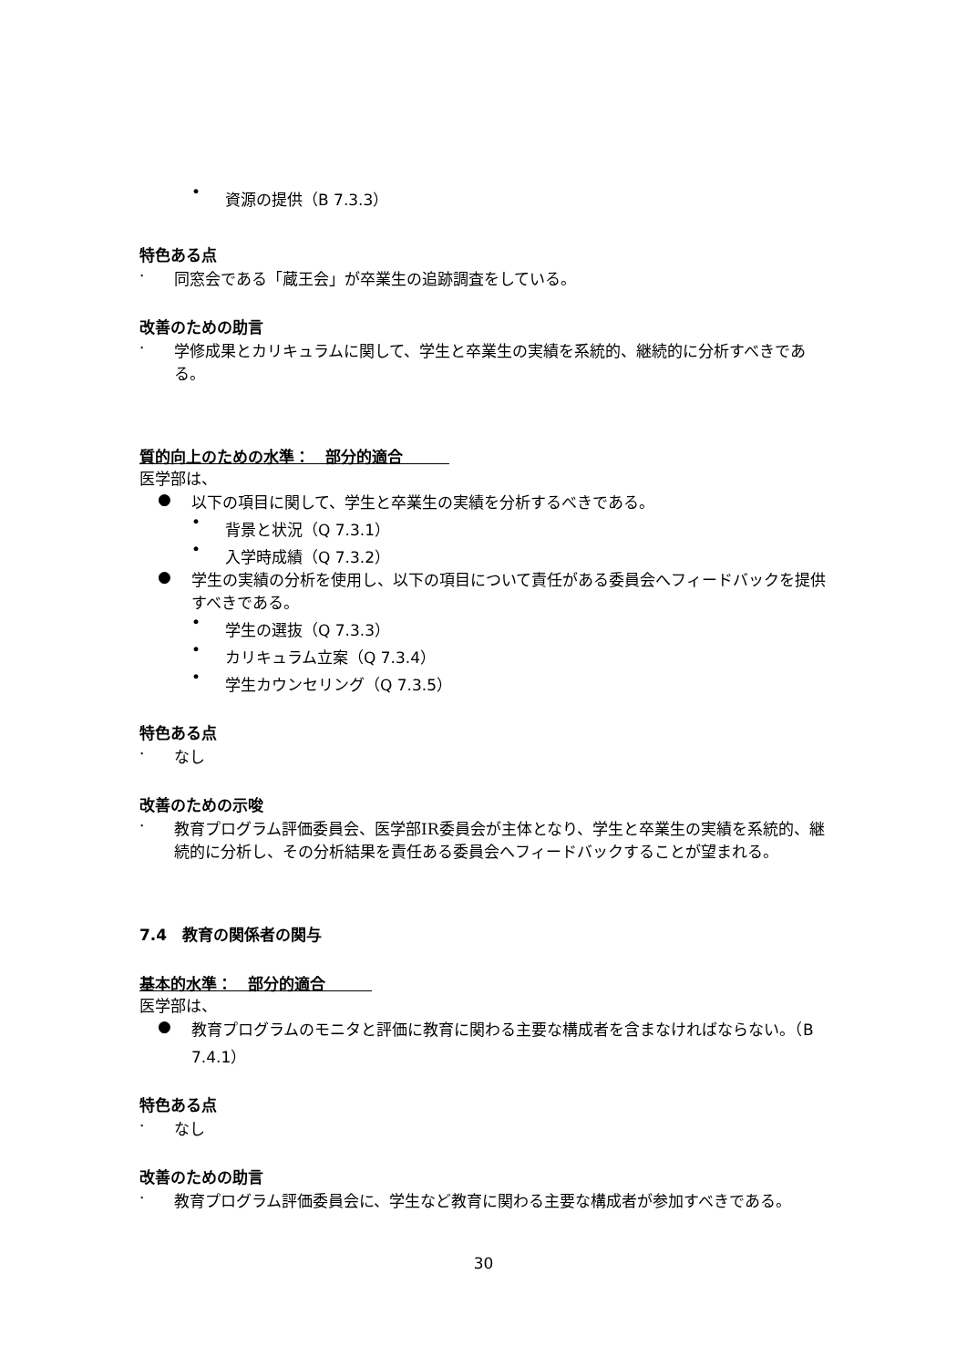• 資源の提供（B 7.3.3）
特色ある点
· 同窓会である「蔵王会」が卒業生の追跡調査をしている。
改善のための助言
· 学修成果とカリキュラムに関して、学生と卒業生の実績を系統的、継続的に分析すべきである。
質的向上のための水準：　部分的適合　　　
医学部は、
● 以下の項目に関して、学生と卒業生の実績を分析するべきである。
• 背景と状況（Q 7.3.1）
• 入学時成績（Q 7.3.2）
● 学生の実績の分析を使用し、以下の項目について責任がある委員会へフィードバックを提供すべきである。
• 学生の選抜（Q 7.3.3）
• カリキュラム立案（Q 7.3.4）
• 学生カウンセリング（Q 7.3.5）
特色ある点
· なし
改善のための示唆
· 教育プログラム評価委員会、医学部IR委員会が主体となり、学生と卒業生の実績を系統的、継続的に分析し、その分析結果を責任ある委員会へフィードバックすることが望まれる。
7.4　教育の関係者の関与
基本的水準：　部分的適合　　　
医学部は、
● 教育プログラムのモニタと評価に教育に関わる主要な構成者を含まなければならない。（B 7.4.1）
特色ある点
· なし
改善のための助言
· 教育プログラム評価委員会に、学生など教育に関わる主要な構成者が参加すべきである。
30